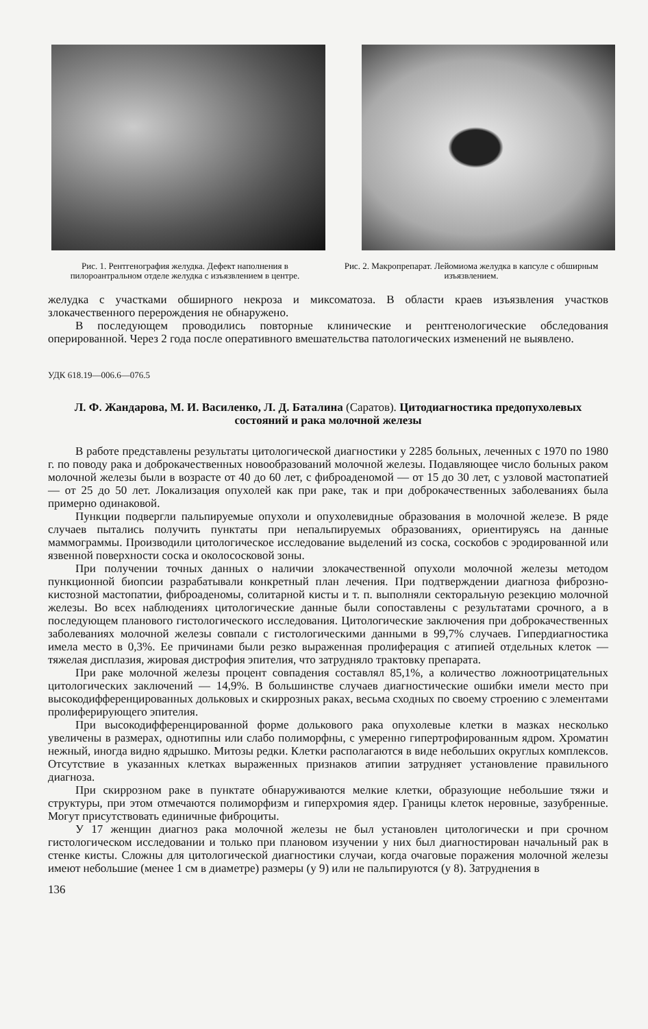Рис. 1. Рентгенография желудка. Дефект наполнения в пилороантральном отделе желудка с изъязвлением в центре.
Рис. 2. Макропрепарат. Лейомиома желудка в капсуле с обширным изъязвлением.
желудка с участками обширного некроза и миксоматоза. В области краев изъязвления участков злокачественного перерождения не обнаружено.
В последующем проводились повторные клинические и рентгенологические обследования оперированной. Через 2 года после оперативного вмешательства патологических изменений не выявлено.
УДК 618.19—006.6—076.5
Л. Ф. Жандарова, М. И. Василенко, Л. Д. Баталина (Саратов). Цитодиагностика предопухолевых состояний и рака молочной железы
В работе представлены результаты цитологической диагностики у 2285 больных, леченных с 1970 по 1980 г. по поводу рака и доброкачественных новообразований молочной железы. Подавляющее число больных раком молочной железы были в возрасте от 40 до 60 лет, с фиброаденомой — от 15 до 30 лет, с узловой мастопатией — от 25 до 50 лет. Локализация опухолей как при раке, так и при доброкачественных заболеваниях была примерно одинаковой.
Пункции подвергли пальпируемые опухоли и опухолевидные образования в молочной железе. В ряде случаев пытались получить пунктаты при непальпируемых образованиях, ориентируясь на данные маммограммы. Производили цитологическое исследование выделений из соска, соскобов с эродированной или язвенной поверхности соска и околососковой зоны.
При получении точных данных о наличии злокачественной опухоли молочной железы методом пункционной биопсии разрабатывали конкретный план лечения. При подтверждении диагноза фиброзно-кистозной мастопатии, фиброаденомы, солитарной кисты и т. п. выполняли секторальную резекцию молочной железы. Во всех наблюдениях цитологические данные были сопоставлены с результатами срочного, а в последующем планового гистологического исследования. Цитологические заключения при доброкачественных заболеваниях молочной железы совпали с гистологическими данными в 99,7% случаев. Гипердиагностика имела место в 0,3%. Ее причинами были резко выраженная пролиферация с атипией отдельных клеток — тяжелая дисплазия, жировая дистрофия эпителия, что затрудняло трактовку препарата.
При раке молочной железы процент совпадения составлял 85,1%, а количество ложноотрицательных цитологических заключений — 14,9%. В большинстве случаев диагностические ошибки имели место при высокодифференцированных дольковых и скиррозных раках, весьма сходных по своему строению с элементами пролиферирующего эпителия.
При высокодифференцированной форме долькового рака опухолевые клетки в мазках несколько увеличены в размерах, однотипны или слабо полиморфны, с умеренно гипертрофированным ядром. Хроматин нежный, иногда видно ядрышко. Митозы редки. Клетки располагаются в виде небольших округлых комплексов. Отсутствие в указанных клетках выраженных признаков атипии затрудняет установление правильного диагноза.
При скиррозном раке в пунктате обнаруживаются мелкие клетки, образующие небольшие тяжи и структуры, при этом отмечаются полиморфизм и гиперхромия ядер. Границы клеток неровные, зазубренные. Могут присутствовать единичные фиброциты.
У 17 женщин диагноз рака молочной железы не был установлен цитологически и при срочном гистологическом исследовании и только при плановом изучении у них был диагностирован начальный рак в стенке кисты. Сложны для цитологической диагностики случаи, когда очаговые поражения молочной железы имеют небольшие (менее 1 см в диаметре) размеры (у 9) или не пальпируются (у 8). Затруднения в
136